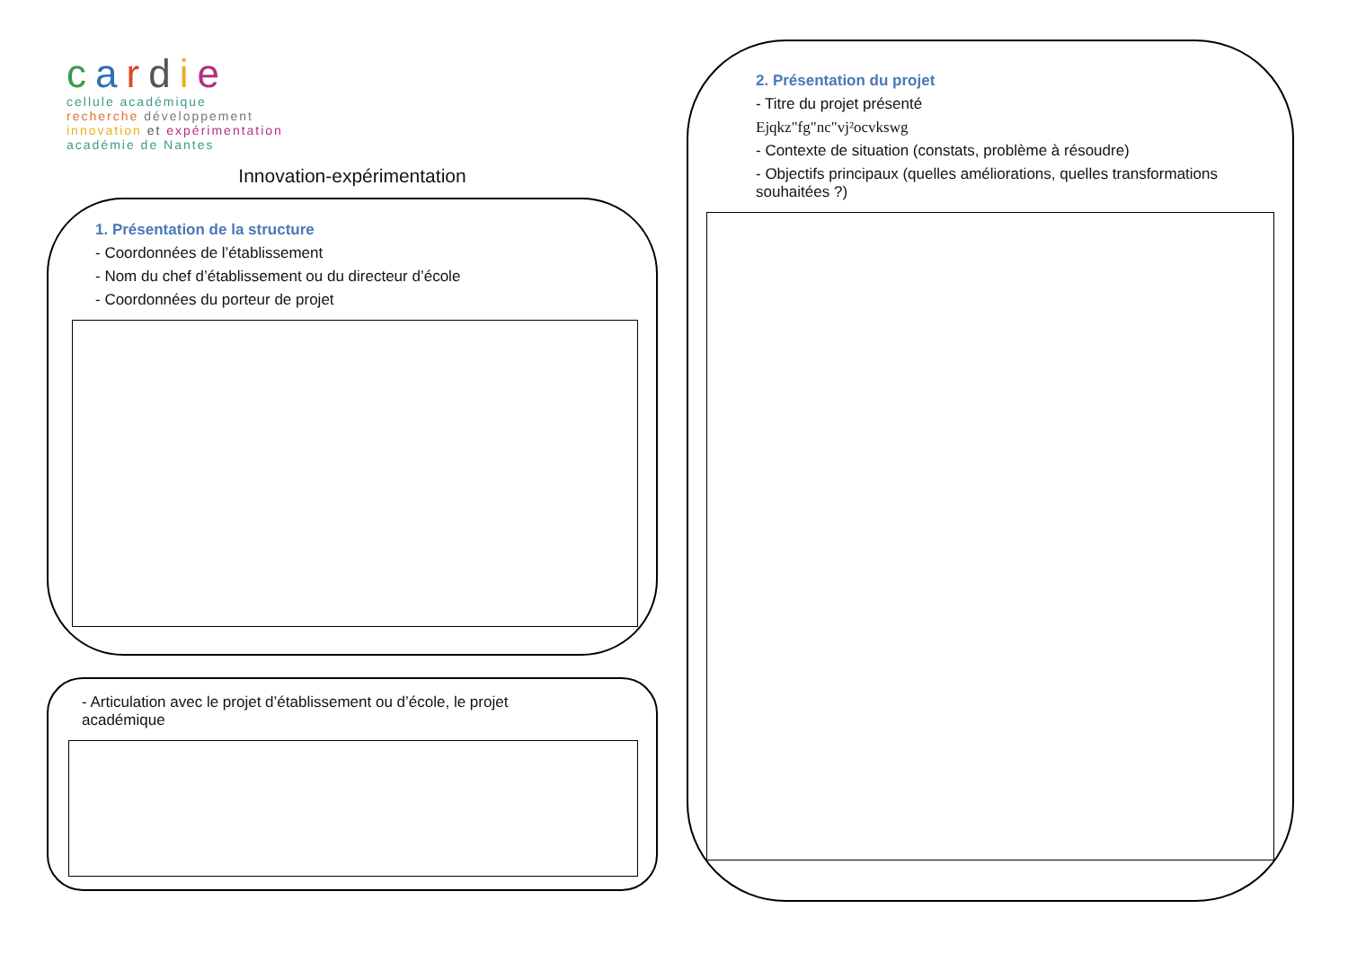cardie
cellule académique
recherche développement
innovation et expérimentation
académie de Nantes
Innovation-expérimentation
1. Présentation de la structure
- Coordonnées de l’établissement
- Nom du chef d’établissement ou du directeur d’école
- Coordonnées du porteur de projet
- Articulation avec le projet d’établissement ou d’école, le projet
académique
2. Présentation du projet
- Titre du projet présenté
Ejqkz"fg"nc"vj²ocvkswg
- Contexte de situation (constats, problème à résoudre)
- Objectifs principaux (quelles améliorations, quelles transformations souhaitées ?)